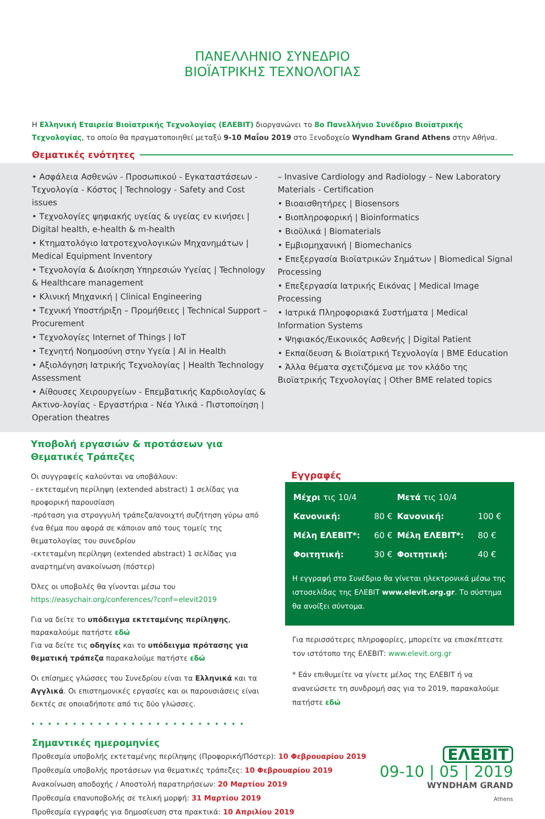ΠΑΝΕΛΛΗΝΙΟ ΣΥΝΕΔΡΙΟ
ΒΙΟΪΑΤΡΙΚΗΣ ΤΕΧΝΟΛΟΓΙΑΣ
Η Ελληνική Εταιρεία Βιοϊατρικής Τεχνολογίας (ΕΛΕΒΙΤ) διοργανώνει το 8ο Πανελλήνιο Συνέδριο Βιοϊατρικής Τεχνολογίας, το οποίο θα πραγματοποιηθεί μεταξύ 9-10 Μαΐου 2019 στο Ξενοδοχείο Wyndham Grand Athens στην Αθήνα.
Θεματικές ενότητες
• Ασφάλεια Ασθενών - Προσωπικού - Εγκαταστάσεων - Τεχνολογία - Κόστος | Technology - Safety and Cost issues
• Τεχνολογίες ψηφιακής υγείας & υγείας εν κινήσει | Digital health, e-health & m-health
• Κτηματολόγιο Ιατροτεχνολογικών Μηχανημάτων | Medical Equipment Inventory
• Τεχνολογία & Διοίκηση Υπηρεσιών Υγείας | Technology & Healthcare management
• Κλινική Μηχανική | Clinical Engineering
• Τεχνική Υποστήριξη – Προμήθειες | Technical Support – Procurement
• Τεχνολογίες Internet of Things | IoT
• Τεχνητή Νοημοσύνη στην Υγεία | AI in Health
• Αξιολόγηση Ιατρικής Τεχνολογίας | Health Technology Assessment
• Αίθουσες Χειρουργείων - Επεμβατικής Καρδιολογίας & Ακτινο-λογίας - Εργαστήρια - Νέα Υλικά - Πιστοποίηση | Operation theatres
– Invasive Cardiology and Radiology – New Laboratory Materials - Certification
• Βιοαισθητήρες | Biosensors
• Βιοπληροφορική | Bioinformatics
• Βιοϋλικά | Biomaterials
• Εμβιομηχανική | Biomechanics
• Επεξεργασία Βιοϊατρικών Σημάτων | Biomedical Signal Processing
• Επεξεργασία Ιατρικής Εικόνας | Medical Image Processing
• Ιατρικά Πληροφοριακά Συστήματα | Medical Information Systems
• Ψηφιακός/Εικονικός Ασθενής | Digital Patient
• Εκπαίδευση & Βιοϊατρική Τεχνολογία | BME Education
• Άλλα θέματα σχετιζόμενα με τον κλάδο της Βιοϊατρικής Τεχνολογίας | Other BME related topics
Υποβολή εργασιών & προτάσεων για Θεματικές Τράπεζες
Οι συγγραφείς καλούνται να υποβάλουν:
- εκτεταμένη περίληψη (extended abstract) 1 σελίδας για προφορική παρουσίαση
-πρόταση για στρογγυλή τράπεζα/ανοιχτή συζήτηση γύρω από ένα θέμα που αφορά σε κάποιον από τους τομείς της θεματολογίας του συνεδρίου
-εκτεταμένη περίληψη (extended abstract) 1 σελίδας για αναρτημένη ανακοίνωση (πόστερ)
Όλες οι υποβολές θα γίνονται μέσω του
https://easychair.org/conferences/?conf=elevit2019
Για να δείτε το υπόδειγμα εκτεταμένης περίληψης, παρακαλούμε πατήστε εδώ
Για να δείτε τις οδηγίες και το υπόδειγμα πρότασης για θεματική τράπεζα παρακαλούμε πατήστε εδώ
Οι επίσημες γλώσσες του Συνεδρίου είναι τα Ελληνικά και τα Αγγλικά. Οι επιστημονικές εργασίες και οι παρουσιάσεις είναι δεκτές σε οποιαδήποτε από τις δύο γλώσσες.
••••••••••••••••••••••••••
Εγγραφές
| Μέχρι τις 10/4 | | Μετά τις 10/4 | |
| Κανονική: | 80 € | Κανονική: | 100 € |
| Μέλη ΕΛΕΒΙΤ*: | 60 € | Μέλη ΕΛΕΒΙΤ*: | 80 € |
| Φοιτητική: | 30 € | Φοιτητική: | 40 € |
Η εγγραφή στο Συνέδριο θα γίνεται ηλεκτρονικά μέσω της ιστοσελίδας της ΕΛΕΒΙΤ www.elevit.org.gr. Το σύστημα θα ανοίξει σύντομα.
Για περισσότερες πληροφορίες, μπορείτε να επισκέπτεστε τον ιστότοπο της ΕΛΕΒΙΤ: www.elevit.org.gr
* Εάν επιθυμείτε να γίνετε μέλος της ΕΛΕΒΙΤ ή να ανανεώσετε τη συνδρομή σας για το 2019, παρακαλούμε πατήστε εδώ
Σημαντικές ημερομηνίες
Προθεσμία υποβολής εκτεταμένης περίληψης (Προφορική/Πόστερ): 10 Φεβρουαρίου 2019
Προθεσμία υποβολής προτάσεων για θεματικές τράπεζες: 10 Φεβρουαρίου 2019
Ανακοίνωση αποδοχής / Αποστολή παρατηρήσεων: 20 Μαρτίου 2019
Προθεσμία επανυποβολής σε τελική μορφή: 31 Μαρτίου 2019
Προθεσμία εγγραφής για δημοσίευση στα πρακτικά: 10 Απριλίου 2019
ΕΛΕΒΙΤ
09-10 | 05 | 2019
WYNDHAM GRAND
Athens